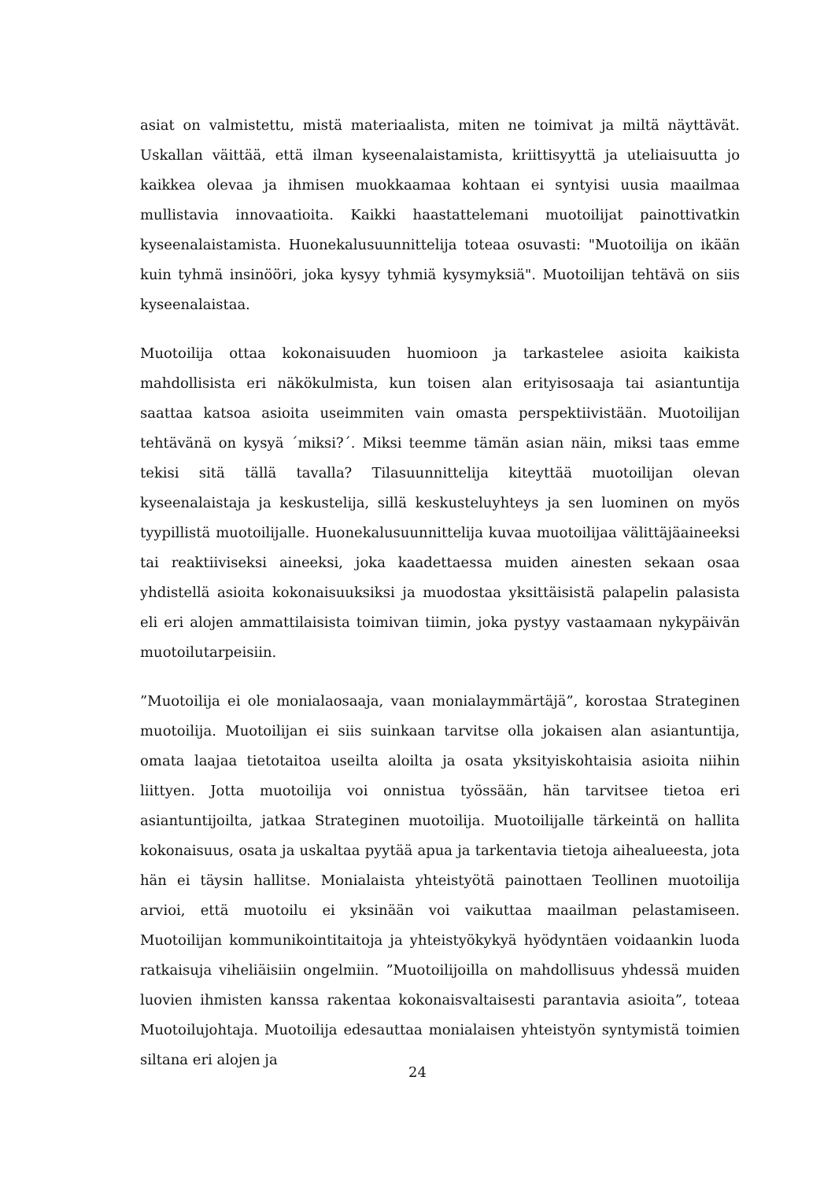asiat on valmistettu, mistä materiaalista, miten ne toimivat ja miltä näyttävät. Uskallan väittää, että ilman kyseenalaistamista, kriittisyyttä ja uteliaisuutta jo kaikkea olevaa ja ihmisen muokkaamaa kohtaan ei syntyisi uusia maailmaa mullistavia innovaatioita. Kaikki haastattelemani muotoilijat painottivatkin kyseenalaistamista. Huonekalusuunnittelija toteaa osuvasti: "Muotoilija on ikään kuin tyhmä insinööri, joka kysyy tyhmiä kysymyksiä". Muotoilijan tehtävä on siis kyseenalaistaa.
Muotoilija ottaa kokonaisuuden huomioon ja tarkastelee asioita kaikista mahdollisista eri näkökulmista, kun toisen alan erityisosaaja tai asiantuntija saattaa katsoa asioita useimmiten vain omasta perspektiivistään. Muotoilijan tehtävänä on kysyä ´miksi?´. Miksi teemme tämän asian näin, miksi taas emme tekisi sitä tällä tavalla? Tilasuunnittelija kiteyttää muotoilijan olevan kyseenalaistaja ja keskustelija, sillä keskusteluyhteys ja sen luominen on myös tyypillistä muotoilijalle. Huonekalusuunnittelija kuvaa muotoilijaa välittäjäaineeksi tai reaktiiviseksi aineeksi, joka kaadettaessa muiden ainesten sekaan osaa yhdistellä asioita kokonaisuuksiksi ja muodostaa yksittäisistä palapelin palasista eli eri alojen ammattilaisista toimivan tiimin, joka pystyy vastaamaan nykypäivän muotoilutarpeisiin.
”Muotoilija ei ole monialaosaaja, vaan monialaymmärtäjä”, korostaa Strateginen muotoilija. Muotoilijan ei siis suinkaan tarvitse olla jokaisen alan asiantuntija, omata laajaa tietotaitoa useilta aloilta ja osata yksityiskohtaisia asioita niihin liittyen. Jotta muotoilija voi onnistua työssään, hän tarvitsee tietoa eri asiantuntijoilta, jatkaa Strateginen muotoilija. Muotoilijalle tärkeintä on hallita kokonaisuus, osata ja uskaltaa pyytää apua ja tarkentavia tietoja aihealueesta, jota hän ei täysin hallitse. Monialaista yhteistyötä painottaen Teollinen muotoilija arvioi, että muotoilu ei yksinään voi vaikuttaa maailman pelastamiseen. Muotoilijan kommunikointitaitoja ja yhteistyökykyä hyödyntäen voidaankin luoda ratkaisuja viheliäisiin ongelmiin. ”Muotoilijoilla on mahdollisuus yhdessä muiden luovien ihmisten kanssa rakentaa kokonaisvaltaisesti parantavia asioita”, toteaa Muotoilujohtaja. Muotoilija edesauttaa monialaisen yhteistyön syntymistä toimien siltana eri alojen ja
24